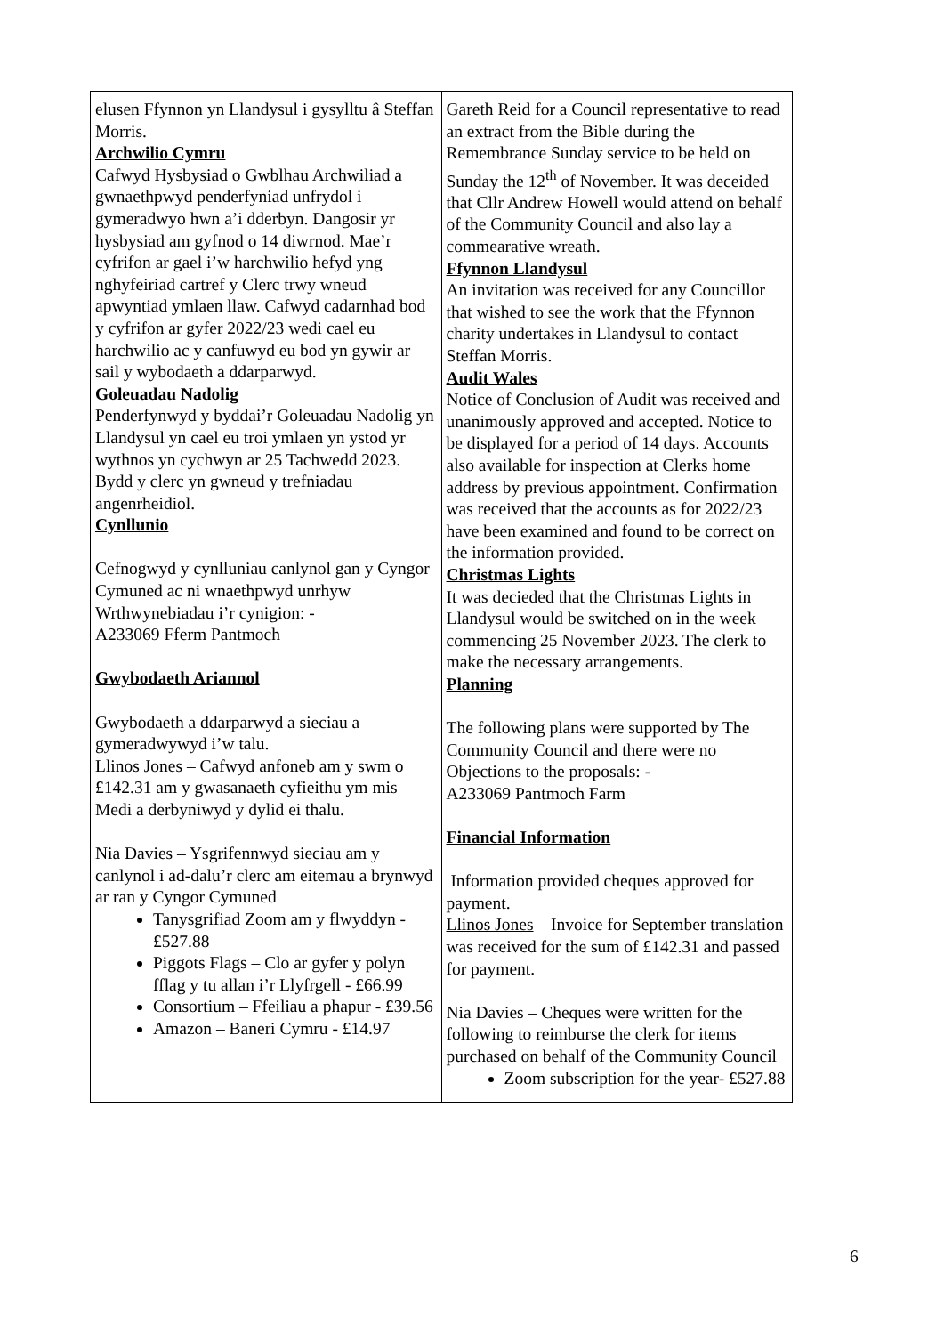| elusen Ffynnon yn Llandysul i gysylltu â Steffan Morris. Archwilio Cymru Cafwyd Hysbysiad o Gwblhau Archwiliad a gwnaethpwyd penderfyniad unfrydol i gymeradwyo hwn a’i dderbyn. Dangosir yr hysbysiad am gyfnod o 14 diwrnod. Mae’r cyfrifon ar gael i’w harchwilio hefyd yng nghyfeiriad cartref y Clerc trwy wneud apwyntiad ymlaen llaw. Cafwyd cadarnhad bod y cyfrifon ar gyfer 2022/23 wedi cael eu harchwilio ac y canfuwyd eu bod yn gywir ar sail y wybodaeth a ddarparwyd. Goleuadau Nadolig Penderfynwyd y byddai’r Goleuadau Nadolig yn Llandysul yn cael eu troi ymlaen yn ystod yr wythnos yn cychwyn ar 25 Tachwedd 2023. Bydd y clerc yn gwneud y trefniadau angenrheidiol. Cynllunio Cefnogwyd y cynlluniau canlynol gan y Cyngor Cymuned ac ni wnaethpwyd unrhyw Wrthwynebiadau i’r cynigion: - A233069 Fferm Pantmoch Gwybodaeth Ariannol Gwybodaeth a ddarparwyd a sieciau a gymeradwywyd i’w talu. Llinos Jones – Cafwyd anfoneb am y swm o £142.31 am y gwasanaeth cyfieithu ym mis Medi a derbyniwyd y dylid ei thalu. Nia Davies – Ysgrifennwyd sieciau am y canlynol i ad-dalu’r clerc am eitemau a brynwyd ar ran y Cyngor Cymuned Tanysgrifiad Zoom am y flwyddyn - £527.88 Piggots Flags – Clo ar gyfer y polyn fflag y tu allan i’r Llyfrgell - £66.99 Consortium – Ffeiliau a phapur - £39.56 Amazon – Baneri Cymru - £14.97 | Gareth Reid for a Council representative to read an extract from the Bible during the Remembrance Sunday service to be held on Sunday the 12<sup>th</sup> of November. It was deceided that Cllr Andrew Howell would attend on behalf of the Community Council and also lay a commearative wreath. Ffynnon Llandysul An invitation was received for any Councillor that wished to see the work that the Ffynnon charity undertakes in Llandysul to contact Steffan Morris. Audit Wales Notice of Conclusion of Audit was received and unanimously approved and accepted. Notice to be displayed for a period of 14 days. Accounts also available for inspection at Clerks home address by previous appointment. Confirmation was received that the accounts as for 2022/23 have been examined and found to be correct on the information provided. Christmas Lights It was decieded that the Christmas Lights in Llandysul would be switched on in the week commencing 25 November 2023. The clerk to make the necessary arrangements. Planning The following plans were supported by The Community Council and there were no Objections to the proposals: - A233069 Pantmoch Farm Financial Information Information provided cheques approved for payment. Llinos Jones – Invoice for September translation was received for the sum of £142.31 and passed for payment. Nia Davies – Cheques were written for the following to reimburse the clerk for items purchased on behalf of the Community Council Zoom subscription for the year- £527.88 |
6